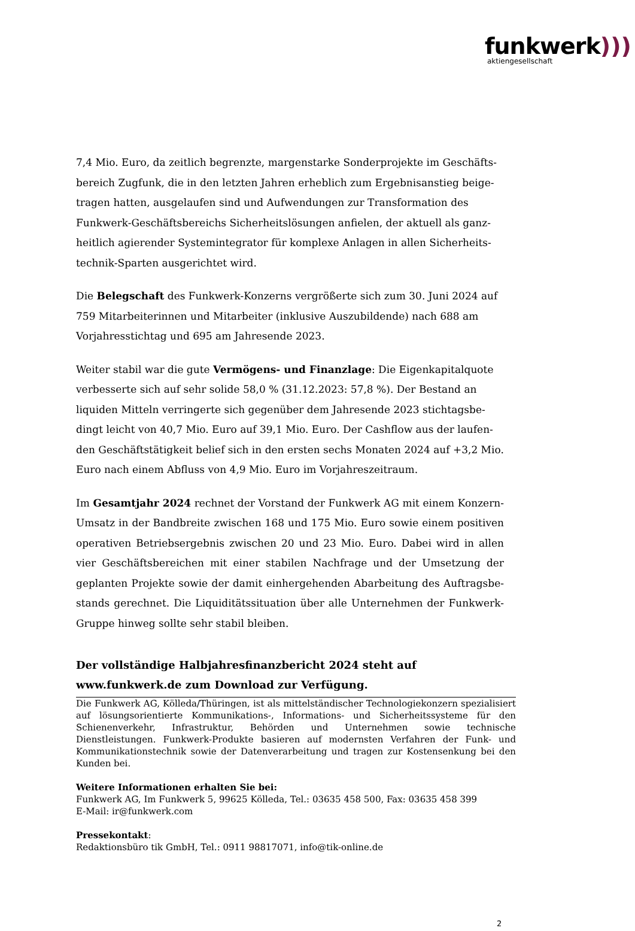funkwerk)))
aktiengesellschaft
7,4 Mio. Euro, da zeitlich begrenzte, margenstarke Sonderprojekte im Geschäfts­bereich Zugfunk, die in den letzten Jahren erheblich zum Ergebnisanstieg beige­tragen hatten, ausgelaufen sind und Aufwendungen zur Transformation des Funkwerk-Geschäftsbereichs Sicherheitslösungen anfielen, der aktuell als ganz­heitlich agierender Systemintegrator für komplexe Anlagen in allen Sicherheits­technik-Sparten ausgerichtet wird.
Die Belegschaft des Funkwerk-Konzerns vergrößerte sich zum 30. Juni 2024 auf 759 Mitarbeiterinnen und Mitarbeiter (inklusive Auszubildende) nach 688 am Vorjahresstichtag und 695 am Jahresende 2023.
Weiter stabil war die gute Vermögens- und Finanzlage: Die Eigenkapital­quote verbesserte sich auf sehr solide 58,0 % (31.12.2023: 57,8 %). Der Bestand an liquiden Mitteln verringerte sich gegenüber dem Jahresende 2023 stichtagsbe­dingt leicht von 40,7 Mio. Euro auf 39,1 Mio. Euro. Der Cashflow aus der laufen­den Geschäftstätigkeit belief sich in den ersten sechs Monaten 2024 auf +3,2 Mio. Euro nach einem Abfluss von 4,9 Mio. Euro im Vorjahreszeitraum.
Im Gesamtjahr 2024 rechnet der Vorstand der Funkwerk AG mit einem Kon­zern-Umsatz in der Bandbreite zwischen 168 und 175 Mio. Euro sowie einem posi­tiven operativen Betriebsergebnis zwischen 20 und 23 Mio. Euro. Dabei wird in allen vier Geschäftsbereichen mit einer stabilen Nachfrage und der Umsetzung der geplanten Projekte sowie der damit einhergehenden Abarbeitung des Auftragsbe­stands gerechnet. Die Liquiditätssituation über alle Unternehmen der Funkwerk-Gruppe hinweg sollte sehr stabil bleiben.
Der vollständige Halbjahresfinanzbericht 2024 steht auf
www.funkwerk.de zum Download zur Verfügung.
Die Funkwerk AG, Kölleda/Thüringen, ist als mittelständischer Technologiekonzern spezialisiert auf lösungsorientierte Kommunikations-, Informations- und Sicherheitssysteme für den Schienenverkehr, Infrastruktur, Behörden und Unternehmen sowie technische Dienstleistungen. Funkwerk-Produkte basieren auf modernsten Verfahren der Funk- und Kommunikationstechnik sowie der Datenverarbeitung und tragen zur Kostensenkung bei den Kunden bei.
Weitere Informationen erhalten Sie bei:
Funkwerk AG, Im Funkwerk 5, 99625 Kölleda, Tel.: 03635 458 500, Fax: 03635 458 399
E-Mail: ir@funkwerk.com
Pressekontakt:
Redaktionsbüro tik GmbH, Tel.: 0911 98817071, info@tik-online.de
2